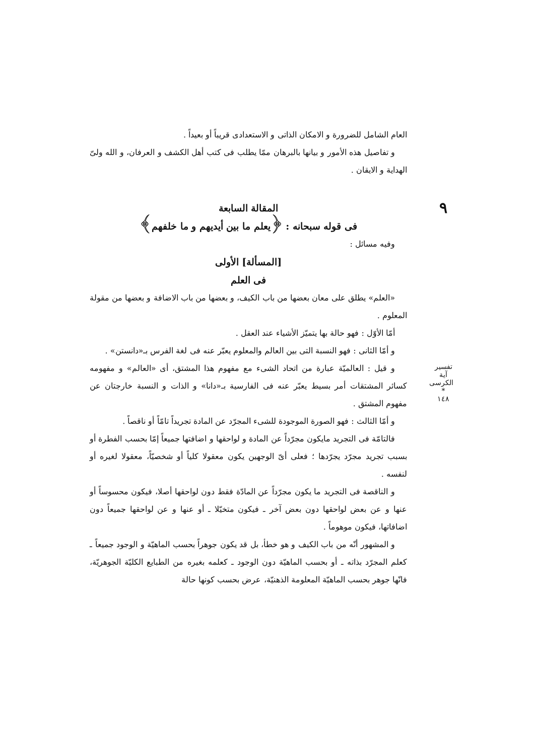٩
العام الشامل للضرورة و الامكان الذاتى و الاستعدادى قريباً أو بعيداً .
و تفاصيل هذه الأمور و بيانها بالبرهان ممّا يطلب فى كتب أهل الكشف و العرفان، و الله ولىّ الهداية و الايقان .
المقالة السابعة
فى قوله سبحانه : ﴿يعلم ما بين أيديهم و ما خلفهم﴾
وفيه مسائل :
[المسألة] الأولى
فى العلم
«العلم» يطلق على معان بعضها من باب الكيف، و بعضها من باب الاضافة و بعضها من مقولة المعلوم .
أمّا الأوّل : فهو حالة بها يتميّز الأشياء عند العقل .
و أمّا الثانى : فهو النسبة التى بين العالم والمعلوم يعبّر عنه فى لغة الفرس بـ«دانستن» .
و قيل : العالميّة عبارة من اتحاد الشىء مع مفهوم هذا المشتق، أى «العالم» و مفهومه كسائر المشتقات أمر بسيط يعبّر عنه فى الفارسية بـ«دانا» و الذات و النسبة خارجتان عن مفهوم المشتق .
و أمّا الثالث : فهو الصورة الموجودة للشىء المجرّد عن المادة تجريداً تامّاً أو ناقصاً .
فالتامّة فى التجريد مايكون مجرّداً عن المادة و لواحقها و اضافتها جميعاً إمّا بحسب الفطرة أو بسبب تجريد مجرّد يجرّدها ؛ فعلى أىّ الوجهين يكون معقولا كلياً أو شخصيّاً، معقولا لغيره أو لنفسه .
و الناقصة فى التجريد ما يكون مجرّداً عن المادّة فقط دون لواحقها أصلا، فيكون محسوساً أو عنها و عن بعض لواحقها دون بعض آخر ـ فيكون متخيّلا ـ أو عنها و عن لواحقها جميعاً دون اضافاتها، فيكون موهوماً .
و المشهور أنّه من باب الكيف و هو خطأ، بل قد يكون جوهراً بحسب الماهيّة و الوجود جميعاً ـ كعلم المجرّد بذاته ـ أو بحسب الماهيّة دون الوجود ـ كعلمه بغيره من الطبايع الكليّة الجوهريّة، فانّها جوهر بحسب الماهيّة المعلومة الذهنيّة، عرض بحسب كونها حالة
تفسير آية الكرسى
*
١٤٨